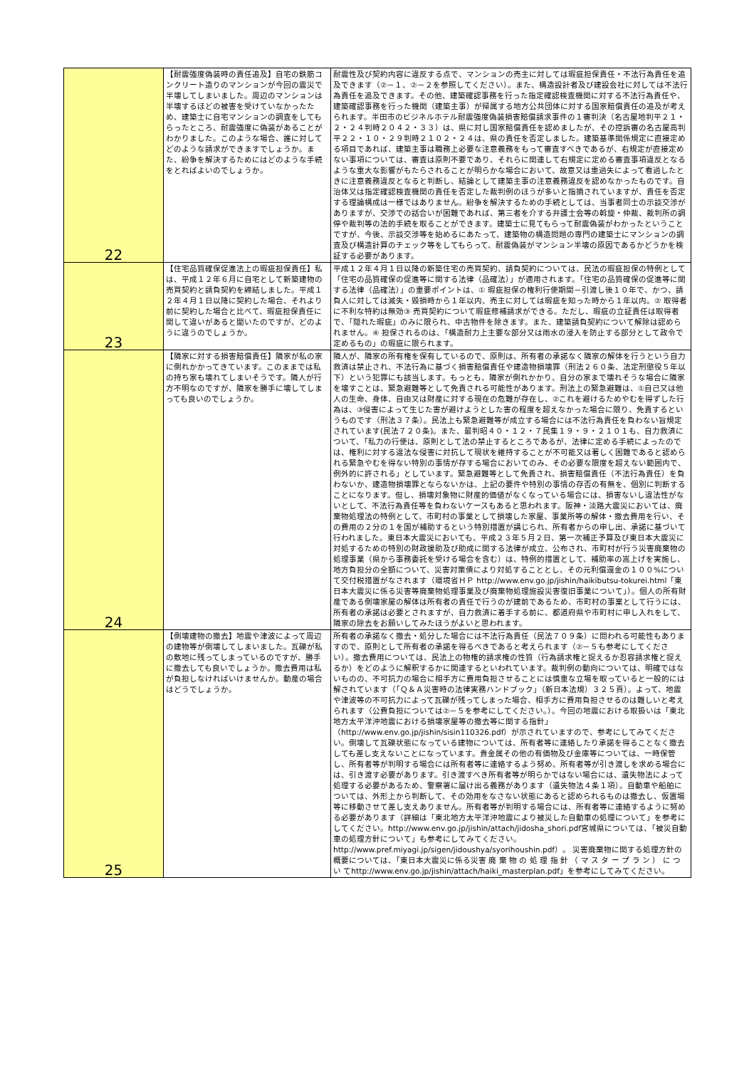| 22 | 【耐震強度偽装時の責任追及】自宅の鉄筋コンクリート造りのマンションが今回の震災で半壊してしまいました。周辺のマンションは半壊するほどの被害を受けていなかったため、建築士に自宅マンションの調査をしてもらったところ、耐震強度に偽装があることがわかりました。このような場合、誰に対してどのような請求ができますでしょうか。また、紛争を解決するためにはどのような手続をとればよいのでしょうか。 | 耐震性及び契約内容に違反する点で、マンションの売主に対しては瑕疵担保責任・不法行為責任を追及できます（②－１、②－２を参照してください）。また、構造設計者及び建設会社に対しては不法行為責任を追及できます。その他、建築確認事務を行った指定確認検査機関に対する不法行為責任や、建築確認事務を行った機関（建築主事）が帰属する地方公共団体に対する国家賠償責任の追及が考えられます。半田市のビジネルホテル耐震強度偽装損害賠償請求事件の１審判決（名古屋地判平２１・２・２４判時２０４２・３３）は、県に対し国家賠償責任を認めましたが、その控訴審の名古屋高判平２２・１０・２９判時２１０２・２４は、県の責任を否定しました。建築基準関係規定に直接定める項目であれば、建築主事は職務上必要な注意義務をもって審査すべきであるが、右規定が直接定めない事項については、審査は原則不要であり、それらに関連して右規定に定める審査事項違反となるような重大な影響がもたらされることが明らかな場合において、故意又は重過失によって看過したときに注意義務違反となると判断し、結論として建築主事の注意義務違反を認めなかったものです。自治体又は指定確認検査機関の責任を否定した裁判例のほうが多いと指摘されていますが、責任を否定する理論構成は一様ではありません。紛争を解決するための手続としては、当事者同士の示談交渉がありますが、交渉での話合いが困難であれば、第三者を介する弁護士会等の斡旋・仲裁、裁判所の調停や裁判等の法的手続を取ることができます。建築士に見てもらって耐震偽装がわかったということですが、今後、示談交渉等を始めるにあたって、建築物の構造問題の専門の建築士にマンションの調査及び構造計算のチェック等をしてもらって、耐震偽装がマンション半壊の原因であるかどうかを検証する必要があります。 |
| 23 | 【住宅品質確保促進法上の瑕疵担保責任】私は、平成１２年６月に自宅として新築建物の売買契約と請負契約を締結しました。平成１２年４月１日以降に契約した場合、それより前に契約した場合と比べて、瑕疵担保責任に関して違いがあると聞いたのですが、どのように違うのでしょうか。 | 平成１２年４月１日以降の新築住宅の売買契約、請負契約については、民法の瑕疵担保の特例として「住宅の品質確保の促進等に関する法律（品確法）」が適用されます。「住宅の品質確保の促進等に関する法律（品確法）」の重要ポイントは、① 瑕疵担保の権利行使期間－引渡し後１０年で、かつ、請負人に対しては滅失・毀損時から１年以内、売主に対しては瑕疵を知った時から１年以内。② 取得者に不利な特約は無効③ 売買契約について瑕疵修補請求ができる。ただし、瑕疵の立証責任は取得者で、「隠れた瑕疵」のみに限られ、中古物件を除きます。また、建築請負契約について解除は認められません。④ 担保されるのは、「構造耐力上主要な部分又は雨水の浸入を防止する部分として政令で定めるもの」の瑕疵に限られます。 |
| 24 | 【隣家に対する損害賠償責任】隣家が私の家に倒れかかってきています。このままでは私の持ち家も壊れてしまいそうです。隣人が行方不明なのですが、隣家を勝手に壊してしまっても良いのでしょうか。 | 隣人が、隣家の所有権を保有しているので、原則は、所有者の承諾なく隣家の解体を行うという自力救済は禁止され、不法行為に基づく損害賠償責任や建造物損壊罪（刑法２６０条、法定刑懲役５年以下）という犯罪にも該当します。もっとも、隣家が倒れかかり、自分の家まで壊れそうな場合に隣家を壊すことは、緊急避難等として免責される可能性があります。刑法上の緊急避難は、①自己又は他人の生命、身体、自由又は財産に対する現在の危難が存在し、②これを避けるためやむを得ずした行為は、③侵害によって生じた害が避けようとした害の程度を超えなかった場合に限り、免責するというものです（刑法３７条）。民法上も緊急避難等が成立する場合には不法行為責任を負わない旨規定されています(民法７２０条)。また、最判昭４０・１２・７民集１９・９・２１０１も、自力救済について、「私力の行使は、原則として法の禁止するところであるが、法律に定める手続によったのでは、権利に対する違法な侵害に対抗して現状を維持することが不可能又は著しく困難であると認められる緊急やむを得ない特別の事情が存する場合においてのみ、その必要な限度を超えない範囲内で、例外的に許される」としています。緊急避難等として免責され、損害賠償責任（不法行為責任）を負わないか、建造物損壊罪とならないかは、上記の要件や特別の事情の存否の有無を、個別に判断することになります。但し、損壊対象物に財産的価値がなくなっている場合には、損害ないし違法性がないとして、不法行為責任等を負わないケースもあると思われます。阪神・淡路大震災においては、廃棄物処理法の特例として、市町村の事業として損壊した家屋、事業所等の解体・撤去費用を行い、その費用の２分の１を国が補助するという特別措置が講じられ、所有者からの申し出、承諾に基づいて行われました。東日本大震災においても、平成２３年５月２日、第一次補正予算及び東日本大震災に対処するための特別の財政援助及び助成に関する法律が成立、公布され、市町村が行う災害廃棄物の処理事業（県から事務委託を受ける場合を含む）は、特例的措置として、補助率の嵩上げを実施し、地方負担分の全額について、災害対策債により対処することとし、その元利償還金の１００%について交付税措置がなされます（環境省ＨＰ http://www.env.go.jp/jishin/haikibutsu-tokurei.html「東日本大震災に係る災害等廃棄物処理事業及び廃棄物処理施設災害復旧事業について」）。個人の所有財産である倒壊家屋の解体は所有者の責任で行うのが建前であるため、市町村の事業として行うには、所有者の承諾は必要とされますが、自力救済に着手する前に、都道府県や市町村に申し入れをして、隣家の除去をお願いしてみたほうがよいと思われます。 |
| 25 | 【倒壊建物の撤去】地震や津波によって周辺の建物等が倒壊してしまいました。瓦礫が私の敷地に残ってしまっているのですが、勝手に撤去しても良いでしょうか。撤去費用は私が負担しなければいけませんか。動産の場合はどうでしょうか。 | 所有者の承諾なく撤去・処分した場合には不法行為責任（民法７０９条）に問われる可能性もありますので、原則として所有者の承諾を得るべきであると考えられます（②－５も参考にしてください）。撤去費用については、民法上の物権的請求権の性質（行為請求権と捉えるか忍容請求権と捉えるか）をどのように解釈するかに関連するといわれています。裁判例の動向については、明確ではないものの、不可抗力の場合に相手方に費用負担させることには慎重な立場を取っていると一般的には解されています（「Ｑ＆Ａ災害時の法律実務ハンドブック」（新日本法規）３２５頁）。よって、地震や津波等の不可抗力によって瓦礫が残ってしまった場合、相手方に費用負担させるのは難しいと考えられます（公費負担については②－５を参考にしてください。）。今回の地震における取扱いは「東北地方太平洋沖地震における損壊家屋等の撤去等に関する指針」（http://www.env.go.jp/jishin/sisin110326.pdf）が示されていますので、参考にしてみてください。倒壊して瓦礫状態になっている建物については、所有者等に連絡したり承諾を得ることなく撤去しても差し支えないことになっています。貴金属その他の有価物及び金庫等については、一時保管し、所有者等が判明する場合には所有者等に連絡するよう努め、所有者等が引き渡しを求める場合には、引き渡す必要があります。引き渡すべき所有者等が明らかではない場合には、遺失物法によって処理する必要があるため、警察署に届け出る義務があります（遺失物法４条１項）。自動車や船舶については、外形上から判断して、その効用をなさない状態にあると認められるものは撤去し、仮置場等に移動させて差し支えありません。所有者等が判明する場合には、所有者等に連絡するように努める必要があります（詳細は「東北地方太平洋沖地震により被災した自動車の処理について」を参考にしてください。http://www.env.go.jp/jishin/attach/jidosha_shori.pdf宮城県については、「被災自動車の処理方針について」も参考にしてみてください。http://www.pref.miyagi.jp/sigen/jidoushya/syorihoushin.pdf）。 災害廃棄物に関する処理方針の概要については、「東日本大震災に係る災害 廃 棄 物 の 処 理 指 針 （ マ ス タ ー プ ラ ン ） に つ い てhttp://www.env.go.jp/jishin/attach/haiki_masterplan.pdf」を参考にしてみてください。 |